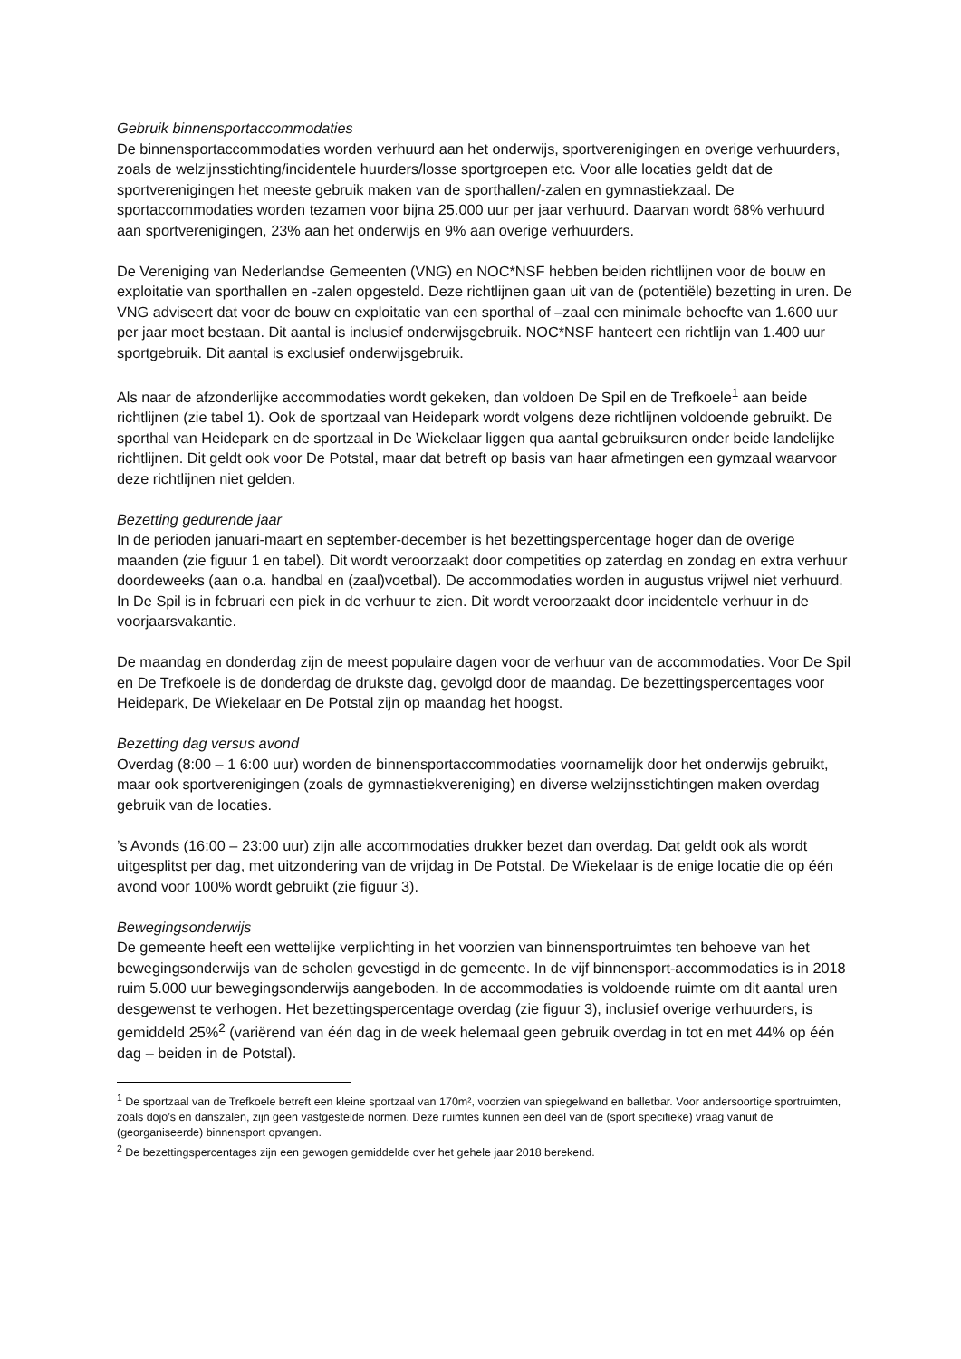Gebruik binnensportaccommodaties
De binnensportaccommodaties worden verhuurd aan het onderwijs, sportverenigingen en overige verhuurders, zoals de welzijnsstichting/incidentele huurders/losse sportgroepen etc. Voor alle locaties geldt dat de sportverenigingen het meeste gebruik maken van de sporthallen/-zalen en gymnastiekzaal. De sportaccommodaties worden tezamen voor bijna 25.000 uur per jaar verhuurd. Daarvan wordt 68% verhuurd aan sportverenigingen, 23% aan het onderwijs en 9% aan overige verhuurders.
De Vereniging van Nederlandse Gemeenten (VNG) en NOC*NSF hebben beiden richtlijnen voor de bouw en exploitatie van sporthallen en -zalen opgesteld. Deze richtlijnen gaan uit van de (potentiële) bezetting in uren. De VNG adviseert dat voor de bouw en exploitatie van een sporthal of –zaal een minimale behoefte van 1.600 uur per jaar moet bestaan. Dit aantal is inclusief onderwijsgebruik. NOC*NSF hanteert een richtlijn van 1.400 uur sportgebruik. Dit aantal is exclusief onderwijsgebruik.
Als naar de afzonderlijke accommodaties wordt gekeken, dan voldoen De Spil en de Trefkoele<sup>1</sup> aan beide richtlijnen (zie tabel 1). Ook de sportzaal van Heidepark wordt volgens deze richtlijnen voldoende gebruikt. De sporthal van Heidepark en de sportzaal in De Wiekelaar liggen qua aantal gebruiksuren onder beide landelijke richtlijnen. Dit geldt ook voor De Potstal, maar dat betreft op basis van haar afmetingen een gymzaal waarvoor deze richtlijnen niet gelden.
Bezetting gedurende jaar
In de perioden januari-maart en september-december is het bezettingspercentage hoger dan de overige maanden (zie figuur 1 en tabel). Dit wordt veroorzaakt door competities op zaterdag en zondag en extra verhuur doordeweeks (aan o.a. handbal en (zaal)voetbal). De accommodaties worden in augustus vrijwel niet verhuurd. In De Spil is in februari een piek in de verhuur te zien. Dit wordt veroorzaakt door incidentele verhuur in de voorjaarsvakantie.
De maandag en donderdag zijn de meest populaire dagen voor de verhuur van de accommodaties. Voor De Spil en De Trefkoele is de donderdag de drukste dag, gevolgd door de maandag. De bezettingspercentages voor Heidepark, De Wiekelaar en De Potstal zijn op maandag het hoogst.
Bezetting dag versus avond
Overdag (8:00 – 1 6:00 uur) worden de binnensportaccommodaties voornamelijk door het onderwijs gebruikt, maar ook sportverenigingen (zoals de gymnastiekvereniging) en diverse welzijnsstichtingen maken overdag gebruik van de locaties.
’s Avonds (16:00 – 23:00 uur) zijn alle accommodaties drukker bezet dan overdag. Dat geldt ook als wordt uitgesplitst per dag, met uitzondering van de vrijdag in De Potstal. De Wiekelaar is de enige locatie die op één avond voor 100% wordt gebruikt (zie figuur 3).
Bewegingsonderwijs
De gemeente heeft een wettelijke verplichting in het voorzien van binnensportruimtes ten behoeve van het bewegingsonderwijs van de scholen gevestigd in de gemeente. In de vijf binnensport-accommodaties is in 2018 ruim 5.000 uur bewegingsonderwijs aangeboden. In de accommodaties is voldoende ruimte om dit aantal uren desgewenst te verhogen. Het bezettingspercentage overdag (zie figuur 3), inclusief overige verhuurders, is gemiddeld 25%<sup>2</sup> (variërend van één dag in de week helemaal geen gebruik overdag in tot en met 44% op één dag – beiden in de Potstal).
<sup>1</sup> De sportzaal van de Trefkoele betreft een kleine sportzaal van 170m², voorzien van spiegelwand en balletbar. Voor andersoortige sportruimten, zoals dojo’s en danszalen, zijn geen vastgestelde normen. Deze ruimtes kunnen een deel van de (sport specifieke) vraag vanuit de (georganiseerde) binnensport opvangen.
<sup>2</sup> De bezettingspercentages zijn een gewogen gemiddelde over het gehele jaar 2018 berekend.